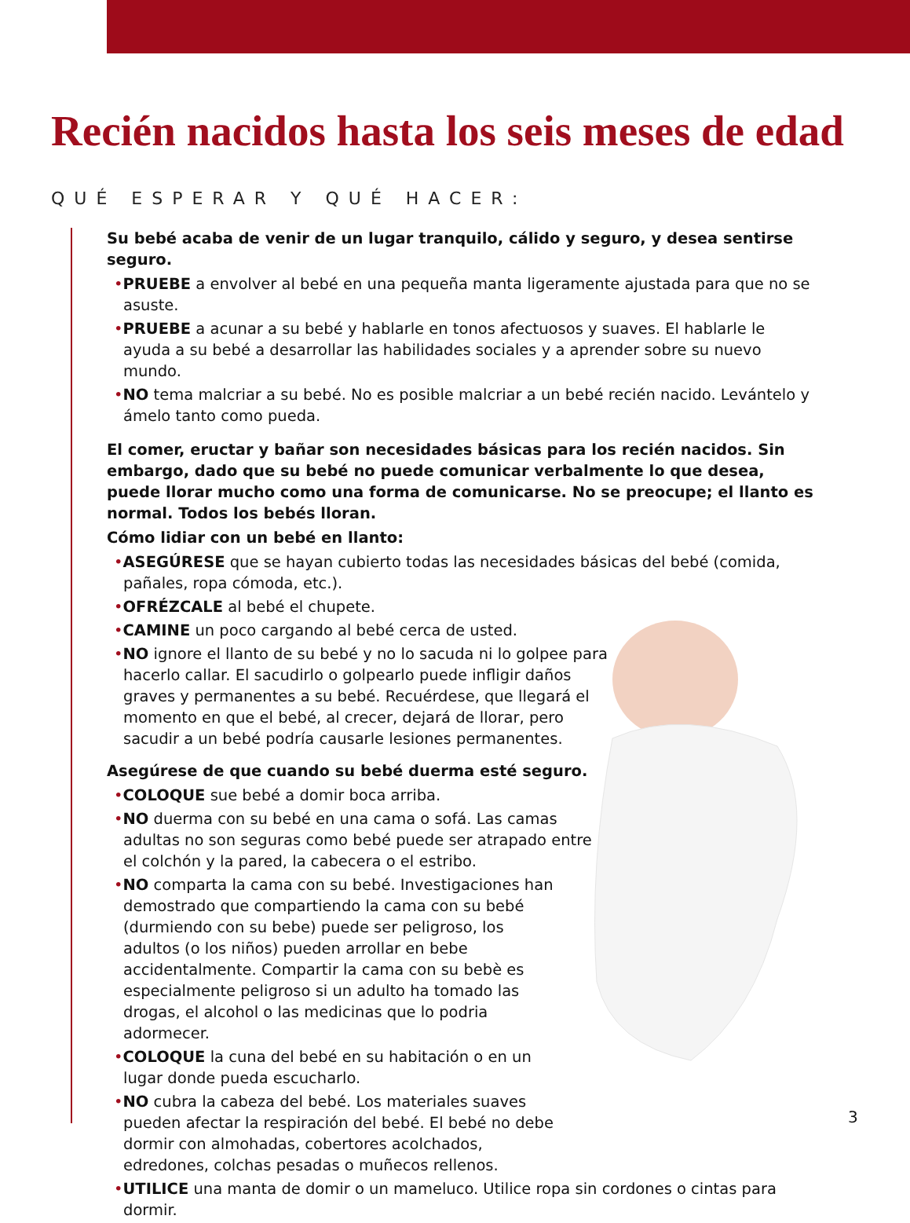Recién nacidos hasta los seis meses de edad
QUÉ ESPERAR Y QUÉ HACER:
Su bebé acaba de venir de un lugar tranquilo, cálido y seguro, y desea sentirse seguro.
•PRUEBE a envolver al bebé en una pequeña manta ligeramente ajustada para que no se asuste.
•PRUEBE a acunar a su bebé y hablarle en tonos afectuosos y suaves. El hablarle le ayuda a su bebé a desarrollar las habilidades sociales y a aprender sobre su nuevo mundo.
•NO tema malcriar a su bebé. No es posible malcriar a un bebé recién nacido. Levántelo y ámelo tanto como pueda.
El comer, eructar y bañar son necesidades básicas para los recién nacidos. Sin embargo, dado que su bebé no puede comunicar verbalmente lo que desea, puede llorar mucho como una forma de comunicarse. No se preocupe; el llanto es normal. Todos los bebés lloran.
Cómo lidiar con un bebé en llanto:
•ASEGÚRESE que se hayan cubierto todas las necesidades básicas del bebé (comida, pañales, ropa cómoda, etc.).
•OFRÉZCALE al bebé el chupete.
•CAMINE un poco cargando al bebé cerca de usted.
•NO ignore el llanto de su bebé y no lo sacuda ni lo golpee para hacerlo callar. El sacudirlo o golpearlo puede infligir daños graves y permanentes a su bebé. Recuérdese, que llegará el momento en que el bebé, al crecer, dejará de llorar, pero sacudir a un bebé podría causarle lesiones permanentes.
Asegúrese de que cuando su bebé duerma esté seguro.
•COLOQUE sue bebé a domir boca arriba.
•NO duerma con su bebé en una cama o sofá. Las camas adultas no son seguras como bebé puede ser atrapado entre el colchón y la pared, la cabecera o el estribo.
•NO comparta la cama con su bebé. Investigaciones han demostrado que compartiendo la cama con su bebé (durmiendo con su bebe) puede ser peligroso, los adultos (o los niños) pueden arrollar en bebe accidentalmente. Compartir la cama con su bebè es especialmente peligroso si un adulto ha tomado las drogas, el alcohol o las medicinas que lo podria adormecer.
•COLOQUE la cuna del bebé en su habitación o en un lugar donde pueda escucharlo.
•NO cubra la cabeza del bebé. Los materiales suaves pueden afectar la respiración del bebé. El bebé no debe dormir con almohadas, cobertores acolchados, edredones, colchas pesadas o muñecos rellenos.
•UTILICE una manta de domir o un mameluco. Utilice ropa sin cordones o cintas para dormir.
3